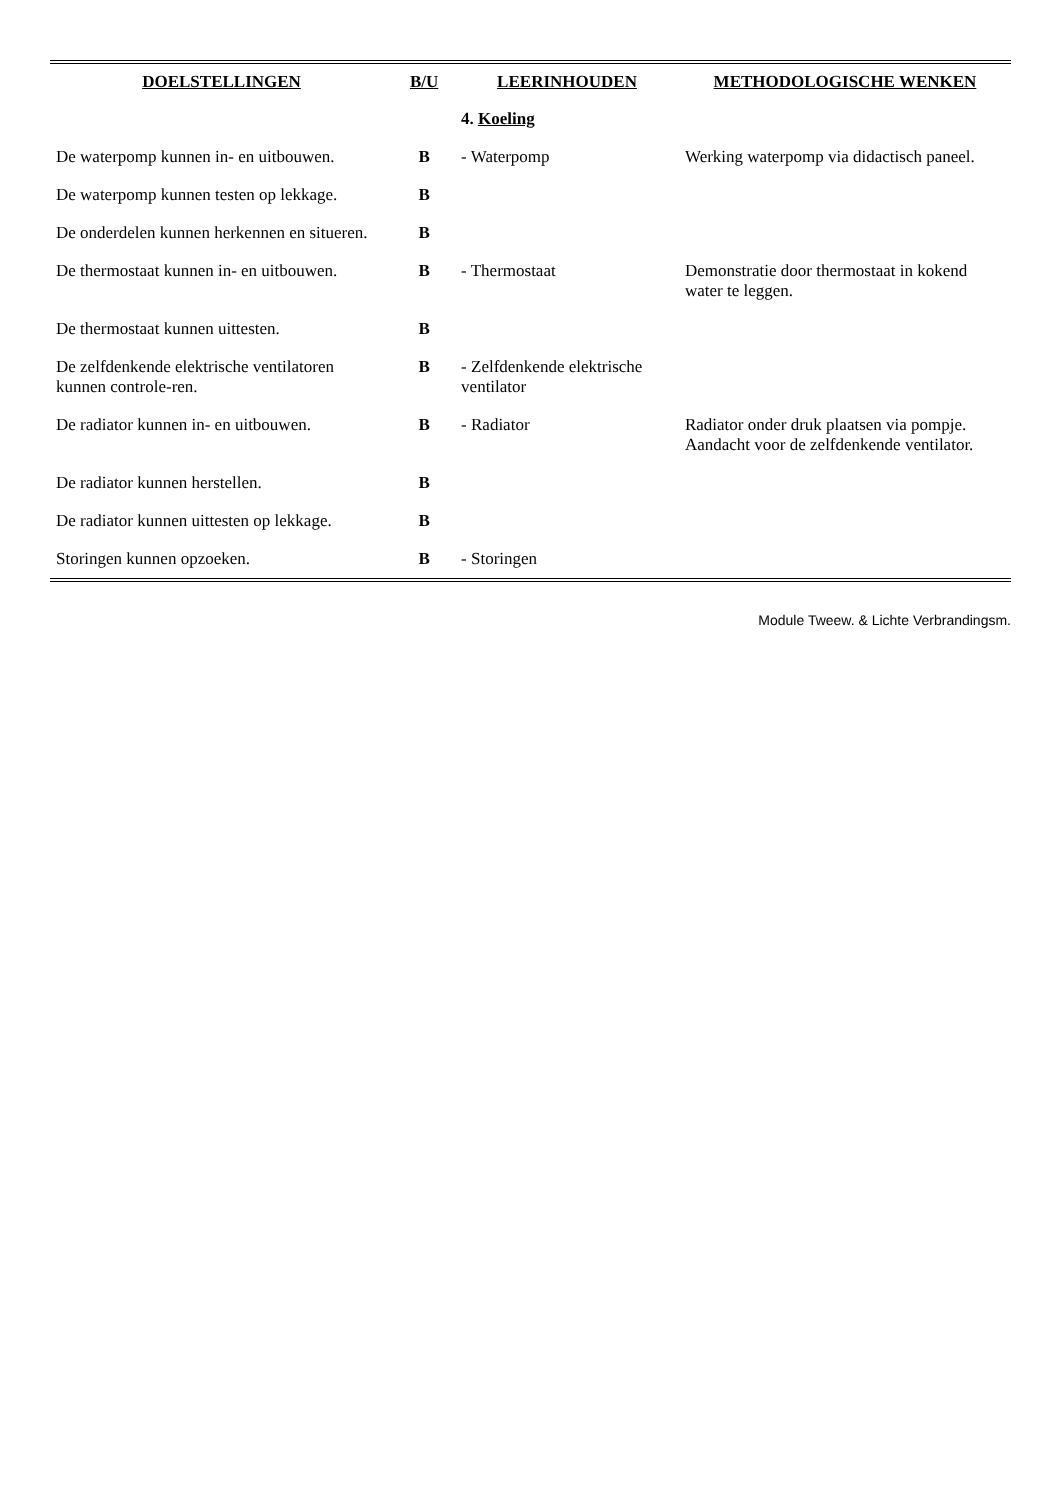| DOELSTELLINGEN | B/U | LEERINHOUDEN | METHODOLOGISCHE WENKEN |
| --- | --- | --- | --- |
| | | 4. Koeling | |
| De waterpomp kunnen in- en uitbouwen. | B | - Waterpomp | Werking waterpomp via didactisch paneel. |
| De waterpomp kunnen testen op lekkage. | B | | |
| De onderdelen kunnen herkennen en situeren. | B | | |
| De thermostaat kunnen in- en uitbouwen. | B | - Thermostaat | Demonstratie door thermostaat in kokend water te leggen. |
| De thermostaat kunnen uittesten. | B | | |
| De zelfdenkende elektrische ventilatoren kunnen controle-ren. | B | - Zelfdenkende elektrische ventilator | |
| De radiator kunnen in- en uitbouwen. | B | - Radiator | Radiator onder druk plaatsen via pompje. Aandacht voor de zelfdenkende ventilator. |
| De radiator kunnen herstellen. | B | | |
| De radiator kunnen uittesten op lekkage. | B | | |
| Storingen kunnen opzoeken. | B | - Storingen | |
Module Tweew. & Lichte Verbrandingsm.